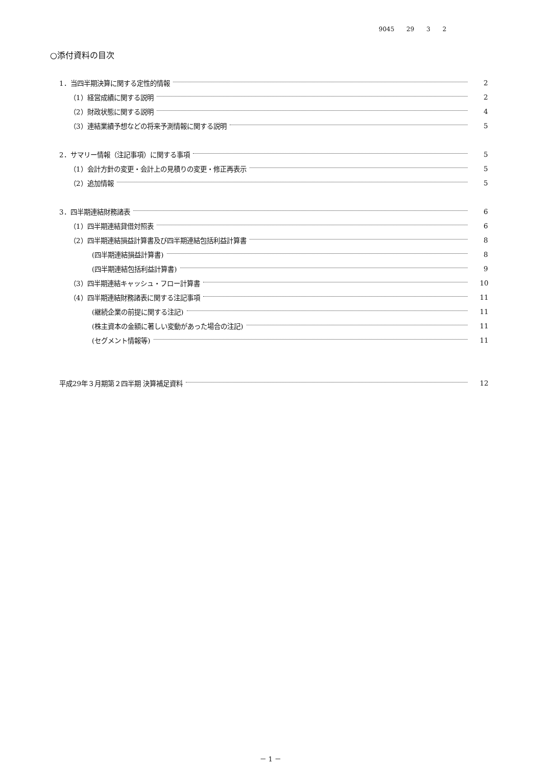9045 29 3 2
○添付資料の目次
1．当四半期決算に関する定性的情報 2
（1）経営成績に関する説明 2
（2）財政状態に関する説明 4
（3）連結業績予想などの将来予測情報に関する説明 5
2．サマリー情報（注記事項）に関する事項 5
（1）会計方針の変更・会計上の見積りの変更・修正再表示 5
（2）追加情報 5
3．四半期連結財務諸表 6
（1）四半期連結貸借対照表 6
（2）四半期連結損益計算書及び四半期連結包括利益計算書 8
(四半期連結損益計算書) 8
(四半期連結包括利益計算書) 9
（3）四半期連結キャッシュ・フロー計算書 10
（4）四半期連結財務諸表に関する注記事項 11
(継続企業の前提に関する注記) 11
(株主資本の金額に著しい変動があった場合の注記) 11
(セグメント情報等) 11
平成29年３月期第２四半期 決算補足資料 12
－ 1 －